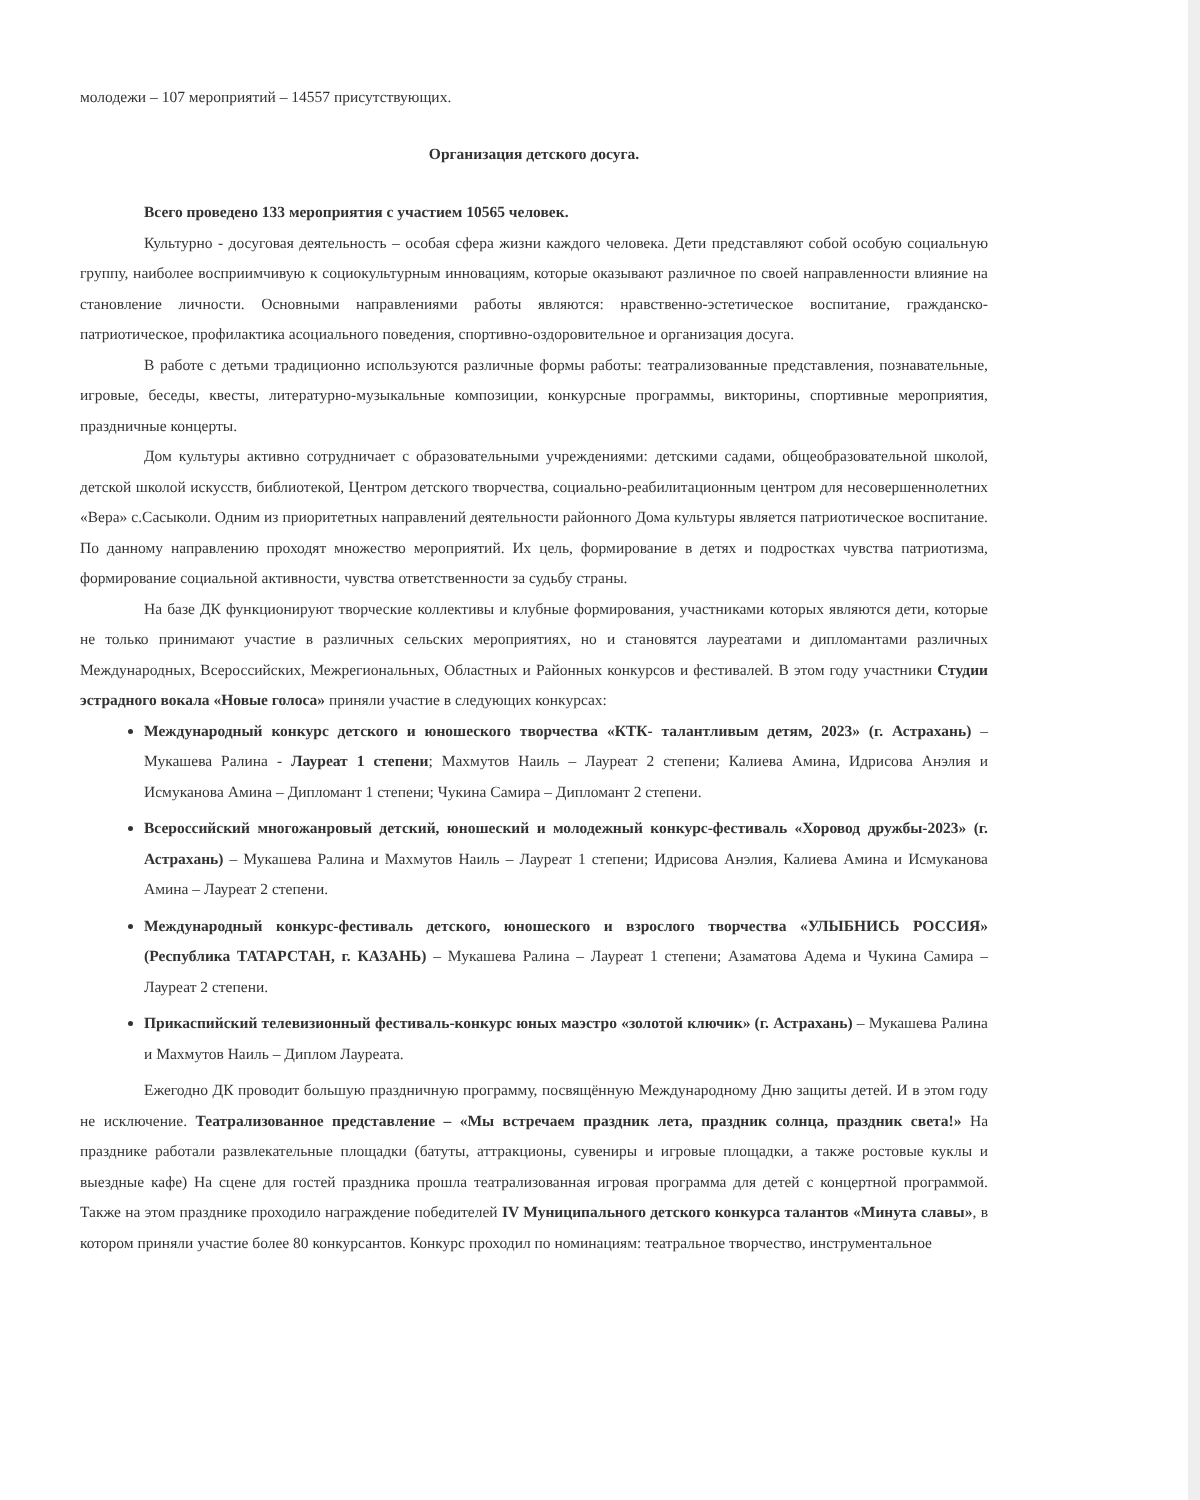молодежи – 107 мероприятий – 14557 присутствующих.
Организация детского досуга.
Всего проведено 133 мероприятия с участием 10565 человек.
Культурно - досуговая деятельность – особая сфера жизни каждого человека. Дети представляют собой особую социальную группу, наиболее восприимчивую к социокультурным инновациям, которые оказывают различное по своей направленности влияние на становление личности. Основными направлениями работы являются: нравственно-эстетическое воспитание, гражданско-патриотическое, профилактика асоциального поведения, спортивно-оздоровительное и организация досуга.
В работе с детьми традиционно используются различные формы работы: театрализованные представления, познавательные, игровые, беседы, квесты, литературно-музыкальные композиции, конкурсные программы, викторины, спортивные мероприятия, праздничные концерты.
Дом культуры активно сотрудничает с образовательными учреждениями: детскими садами, общеобразовательной школой, детской школой искусств, библиотекой, Центром детского творчества, социально-реабилитационным центром для несовершеннолетних «Вера» с.Сасыколи. Одним из приоритетных направлений деятельности районного Дома культуры является патриотическое воспитание. По данному направлению проходят множество мероприятий. Их цель, формирование в детях и подростках чувства патриотизма, формирование социальной активности, чувства ответственности за судьбу страны.
На базе ДК функционируют творческие коллективы и клубные формирования, участниками которых являются дети, которые не только принимают участие в различных сельских мероприятиях, но и становятся лауреатами и дипломантами различных Международных, Всероссийских, Межрегиональных, Областных и Районных конкурсов и фестивалей. В этом году участники Студии эстрадного вокала «Новые голоса» приняли участие в следующих конкурсах:
Международный конкурс детского и юношеского творчества «КТК- талантливым детям, 2023» (г. Астрахань) – Мукашева Ралина - Лауреат 1 степени; Махмутов Наиль – Лауреат 2 степени; Калиева Амина, Идрисова Анэлия и Исмуканова Амина – Дипломант 1 степени; Чукина Самира – Дипломант 2 степени.
Всероссийский многожанровый детский, юношеский и молодежный конкурс-фестиваль «Хоровод дружбы-2023» (г. Астрахань) – Мукашева Ралина и Махмутов Наиль – Лауреат 1 степени; Идрисова Анэлия, Калиева Амина и Исмуканова Амина – Лауреат 2 степени.
Международный конкурс-фестиваль детского, юношеского и взрослого творчества «УЛЫБНИСЬ РОССИЯ» (Республика ТАТАРСТАН, г. КАЗАНЬ) – Мукашева Ралина – Лауреат 1 степени; Азаматова Адема и Чукина Самира – Лауреат 2 степени.
Прикаспийский телевизионный фестиваль-конкурс юных маэстро «золотой ключик» (г. Астрахань) – Мукашева Ралина и Махмутов Наиль – Диплом Лауреата.
Ежегодно ДК проводит большую праздничную программу, посвящённую Международному Дню защиты детей. И в этом году не исключение. Театрализованное представление – «Мы встречаем праздник лета, праздник солнца, праздник света!» На празднике работали развлекательные площадки (батуты, аттракционы, сувениры и игровые площадки, а также ростовые куклы и выездные кафе) На сцене для гостей праздника прошла театрализованная игровая программа для детей с концертной программой. Также на этом празднике проходило награждение победителей IV Муниципального детского конкурса талантов «Минута славы», в котором приняли участие более 80 конкурсантов. Конкурс проходил по номинациям: театральное творчество, инструментальное